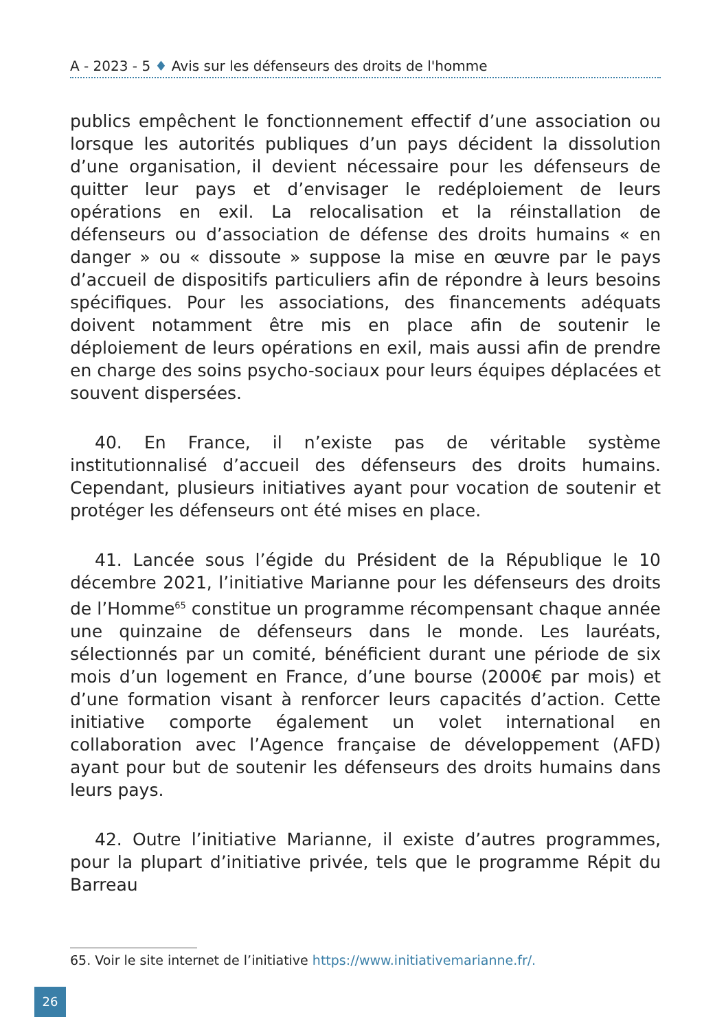A - 2023 - 5 ♦ Avis sur les défenseurs des droits de l'homme
publics empêchent le fonctionnement effectif d’une association ou lorsque les autorités publiques d’un pays décident la dissolution d’une organisation, il devient nécessaire pour les défenseurs de quitter leur pays et d’envisager le redéploiement de leurs opérations en exil. La relocalisation et la réinstallation de défenseurs ou d’association de défense des droits humains « en danger » ou « dissoute » suppose la mise en œuvre par le pays d’accueil de dispositifs particuliers afin de répondre à leurs besoins spécifiques. Pour les associations, des financements adéquats doivent notamment être mis en place afin de soutenir le déploiement de leurs opérations en exil, mais aussi afin de prendre en charge des soins psycho-sociaux pour leurs équipes déplacées et souvent dispersées.
40. En France, il n’existe pas de véritable système institutionnalisé d’accueil des défenseurs des droits humains. Cependant, plusieurs initiatives ayant pour vocation de soutenir et protéger les défenseurs ont été mises en place.
41. Lancée sous l’égide du Président de la République le 10 décembre 2021, l’initiative Marianne pour les défenseurs des droits de l’Homme<sup>65</sup> constitue un programme récompensant chaque année une quinzaine de défenseurs dans le monde. Les lauréats, sélectionnés par un comité, bénéficient durant une période de six mois d’un logement en France, d’une bourse (2000€ par mois) et d’une formation visant à renforcer leurs capacités d’action. Cette initiative comporte également un volet international en collaboration avec l’Agence française de développement (AFD) ayant pour but de soutenir les défenseurs des droits humains dans leurs pays.
42. Outre l’initiative Marianne, il existe d’autres programmes, pour la plupart d’initiative privée, tels que le programme Répit du Barreau
65. Voir le site internet de l’initiative https://www.initiativemarianne.fr/.
26